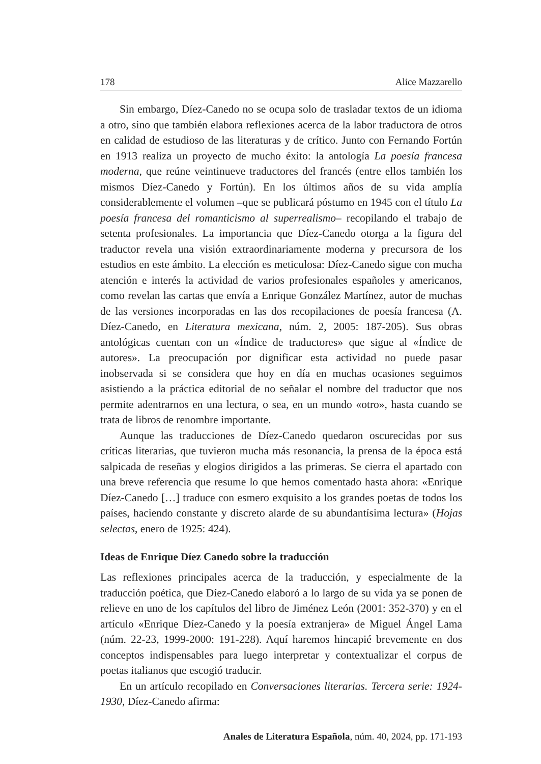178 Alice Mazzarello
Sin embargo, Díez-Canedo no se ocupa solo de trasladar textos de un idioma a otro, sino que también elabora reflexiones acerca de la labor traductora de otros en calidad de estudioso de las literaturas y de crítico. Junto con Fernando Fortún en 1913 realiza un proyecto de mucho éxito: la antología La poesía francesa moderna, que reúne veintinueve traductores del francés (entre ellos también los mismos Díez-Canedo y Fortún). En los últimos años de su vida amplía considerablemente el volumen –que se publicará póstumo en 1945 con el título La poesía francesa del romanticismo al superrealismo– recopilando el trabajo de setenta profesionales. La importancia que Díez-Canedo otorga a la figura del traductor revela una visión extraordinariamente moderna y precursora de los estudios en este ámbito. La elección es meticulosa: Díez-Canedo sigue con mucha atención e interés la actividad de varios profesionales españoles y americanos, como revelan las cartas que envía a Enrique González Martínez, autor de muchas de las versiones incorporadas en las dos recopilaciones de poesía francesa (A. Díez-Canedo, en Literatura mexicana, núm. 2, 2005: 187-205). Sus obras antológicas cuentan con un «Índice de traductores» que sigue al «Índice de autores». La preocupación por dignificar esta actividad no puede pasar inobservada si se considera que hoy en día en muchas ocasiones seguimos asistiendo a la práctica editorial de no señalar el nombre del traductor que nos permite adentrarnos en una lectura, o sea, en un mundo «otro», hasta cuando se trata de libros de renombre importante.
Aunque las traducciones de Díez-Canedo quedaron oscurecidas por sus críticas literarias, que tuvieron mucha más resonancia, la prensa de la época está salpicada de reseñas y elogios dirigidos a las primeras. Se cierra el apartado con una breve referencia que resume lo que hemos comentado hasta ahora: «Enrique Díez-Canedo […] traduce con esmero exquisito a los grandes poetas de todos los países, haciendo constante y discreto alarde de su abundantísima lectura» (Hojas selectas, enero de 1925: 424).
Ideas de Enrique Díez Canedo sobre la traducción
Las reflexiones principales acerca de la traducción, y especialmente de la traducción poética, que Díez-Canedo elaboró a lo largo de su vida ya se ponen de relieve en uno de los capítulos del libro de Jiménez León (2001: 352-370) y en el artículo «Enrique Díez-Canedo y la poesía extranjera» de Miguel Ángel Lama (núm. 22-23, 1999-2000: 191-228). Aquí haremos hincapié brevemente en dos conceptos indispensables para luego interpretar y contextualizar el corpus de poetas italianos que escogió traducir.
En un artículo recopilado en Conversaciones literarias. Tercera serie: 1924-1930, Díez-Canedo afirma:
Anales de Literatura Española, núm. 40, 2024, pp. 171-193